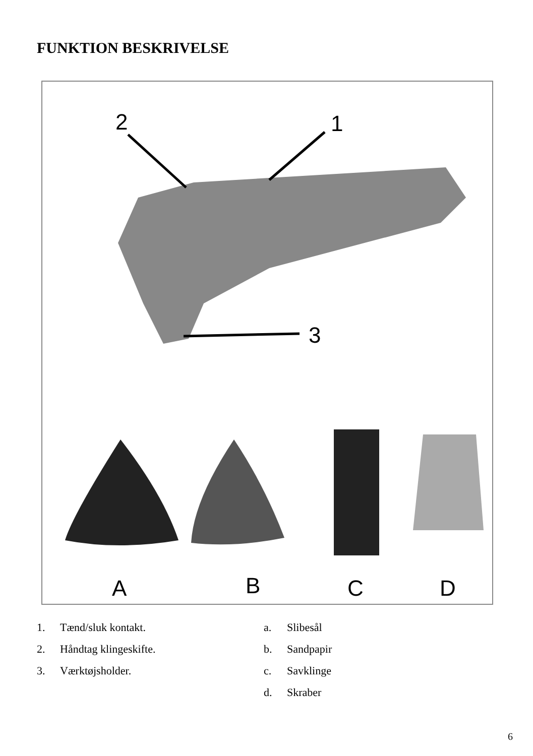FUNKTION BESKRIVELSE
2
1
3
A
B
C
D
1. Tænd/sluk kontakt.
2. Håndtag klingeskifte.
3. Værktøjsholder.
a. Slibesål
b. Sandpapir
c. Savklinge
d. Skraber
6